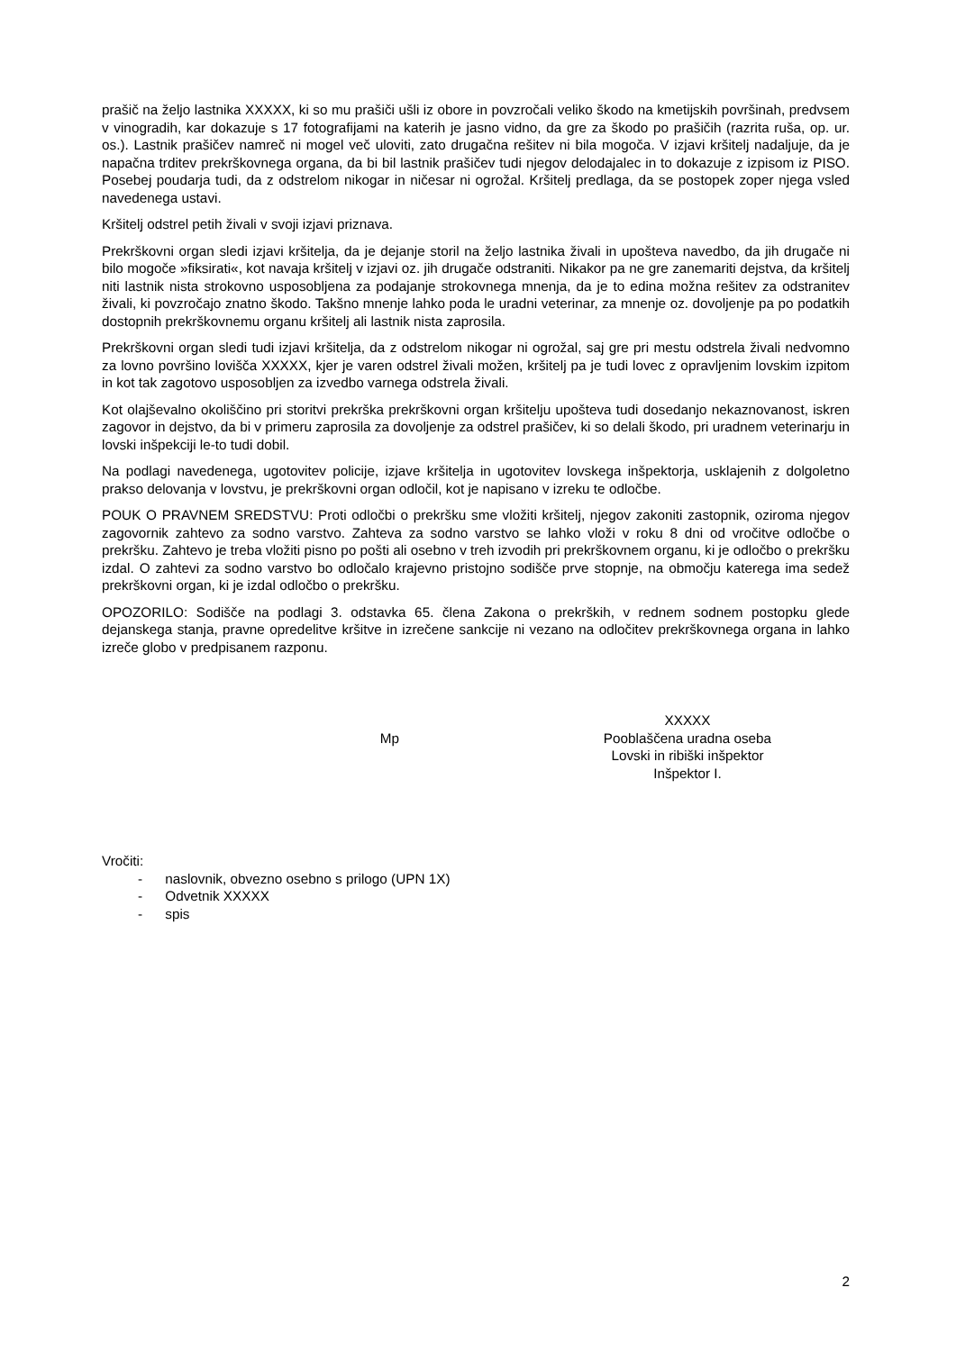prašič na željo lastnika XXXXX, ki so mu prašiči ušli iz obore in povzročali veliko škodo na kmetijskih površinah, predvsem v vinogradih, kar dokazuje s 17 fotografijami na katerih je jasno vidno, da gre za škodo po prašičih (razrita ruša, op. ur. os.). Lastnik prašičev namreč ni mogel več uloviti, zato drugačna rešitev ni bila mogoča. V izjavi kršitelj nadaljuje, da je napačna trditev prekrškovnega organa, da bi bil lastnik prašičev tudi njegov delodajalec in to dokazuje z izpisom iz PISO. Posebej poudarja tudi, da z odstrelom nikogar in ničesar ni ogrožal. Kršitelj predlaga, da se postopek zoper njega vsled navedenega ustavi.
Kršitelj odstrel petih živali v svoji izjavi priznava.
Prekrškovni organ sledi izjavi kršitelja, da je dejanje storil na željo lastnika živali in upošteva navedbo, da jih drugače ni bilo mogoče »fiksirati«, kot navaja kršitelj v izjavi oz. jih drugače odstraniti. Nikakor pa ne gre zanemariti dejstva, da kršitelj niti lastnik nista strokovno usposobljena za podajanje strokovnega mnenja, da je to edina možna rešitev za odstranitev živali, ki povzročajo znatno škodo. Takšno mnenje lahko poda le uradni veterinar, za mnenje oz. dovoljenje pa po podatkih dostopnih prekrškovnemu organu kršitelj ali lastnik nista zaprosila.
Prekrškovni organ sledi tudi izjavi kršitelja, da z odstrelom nikogar ni ogrožal, saj gre pri mestu odstrela živali nedvomno za lovno površino lovišča XXXXX, kjer je varen odstrel živali možen, kršitelj pa je tudi lovec z opravljenim lovskim izpitom in kot tak zagotovo usposobljen za izvedbo varnega odstrela živali.
Kot olajševalno okoliščino pri storitvi prekrška prekrškovni organ kršitelju upošteva tudi dosedanjo nekaznovanost, iskren zagovor in dejstvo, da bi v primeru zaprosila za dovoljenje za odstrel prašičev, ki so delali škodo, pri uradnem veterinarju in lovski inšpekciji le-to tudi dobil.
Na podlagi navedenega, ugotovitev policije, izjave kršitelja in ugotovitev lovskega inšpektorja, usklajenih z dolgoletno prakso delovanja v lovstvu, je prekrškovni organ odločil, kot je napisano v izreku te odločbe.
POUK O PRAVNEM SREDSTVU: Proti odločbi o prekršku sme vložiti kršitelj, njegov zakoniti zastopnik, oziroma njegov zagovornik zahtevo za sodno varstvo. Zahteva za sodno varstvo se lahko vloži v roku 8 dni od vročitve odločbe o prekršku. Zahtevo je treba vložiti pisno po pošti ali osebno v treh izvodih pri prekrškovnem organu, ki je odločbo o prekršku izdal. O zahtevi za sodno varstvo bo odločalo krajevno pristojno sodišče prve stopnje, na območju katerega ima sedež prekrškovni organ, ki je izdal odločbo o prekršku.
OPOZORILO: Sodišče na podlagi 3. odstavka 65. člena Zakona o prekrških, v rednem sodnem postopku glede dejanskega stanja, pravne opredelitve kršitve in izrečene sankcije ni vezano na odločitev prekrškovnega organa in lahko izreče globo v predpisanem razponu.
Mp
XXXXX
Pooblaščena uradna oseba
Lovski in ribiški inšpektor
Inšpektor I.
Vročiti:
- naslovnik, obvezno osebno s prilogo (UPN 1X)
- Odvetnik XXXXX
- spis
2